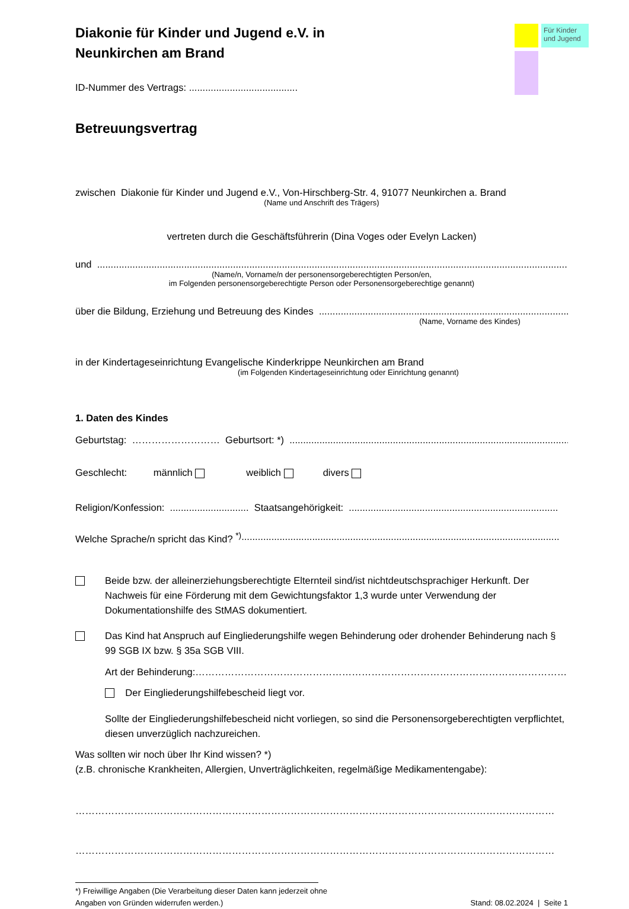Für Kinder und Jugend
Diakonie für Kinder und Jugend e.V. in
Neunkirchen am Brand
ID-Nummer des Vertrags: ........................................
Betreuungsvertrag
zwischen Diakonie für Kinder und Jugend e.V., Von-Hirschberg-Str. 4, 91077 Neunkirchen a. Brand
(Name und Anschrift des Trägers)
vertreten durch die Geschäftsführerin (Dina Voges oder Evelyn Lacken)
und ..................................................................................................................................................................................
(Name/n, Vorname/n der personensorgeberechtigten Person/en,
im Folgenden personensorgeberechtigte Person oder Personensorgeberechtige genannt)
über die Bildung, Erziehung und Betreuung des Kindes .......................................................................................................
(Name, Vorname des Kindes)
in der Kindertageseinrichtung Evangelische Kinderkrippe Neunkirchen am Brand
(im Folgenden Kindertageseinrichtung oder Einrichtung genannt)
1. Daten des Kindes
Geburtstag: ……………………… Geburtsort: *) .......................................................................................................
Geschlecht: männlich weiblich divers
Religion/Konfession: ............................. Staatsangehörigkeit: .............................................................................
Welche Sprache/n spricht das Kind? <sup>*)</sup> .....................................................................................................................
Beide bzw. der alleinerziehungsberechtigte Elternteil sind/ist nichtdeutschsprachiger Herkunft. Der Nachweis für eine Förderung mit dem Gewichtungsfaktor 1,3 wurde unter Verwendung der Dokumentationshilfe des StMAS dokumentiert.
Das Kind hat Anspruch auf Eingliederungshilfe wegen Behinderung oder drohender Behinderung nach § 99 SGB IX bzw. § 35a SGB VIII.
Art der Behinderung: ……………………………………………………………………………………………………
Der Eingliederungshilfebescheid liegt vor.
Sollte der Eingliederungshilfebescheid nicht vorliegen, so sind die Personensorgeberechtigten verpflichtet, diesen unverzüglich nachzureichen.
Was sollten wir noch über Ihr Kind wissen? *)
(z.B. chronische Krankheiten, Allergien, Unverträglichkeiten, regelmäßige Medikamentengabe):
…………………………………………………………………………………………………………………………………
…………………………………………………………………………………………………………………………………
*) Freiwillige Angaben (Die Verarbeitung dieser Daten kann jederzeit ohne
Angaben von Gründen widerrufen werden.)
Stand: 08.02.2024 | Seite 1